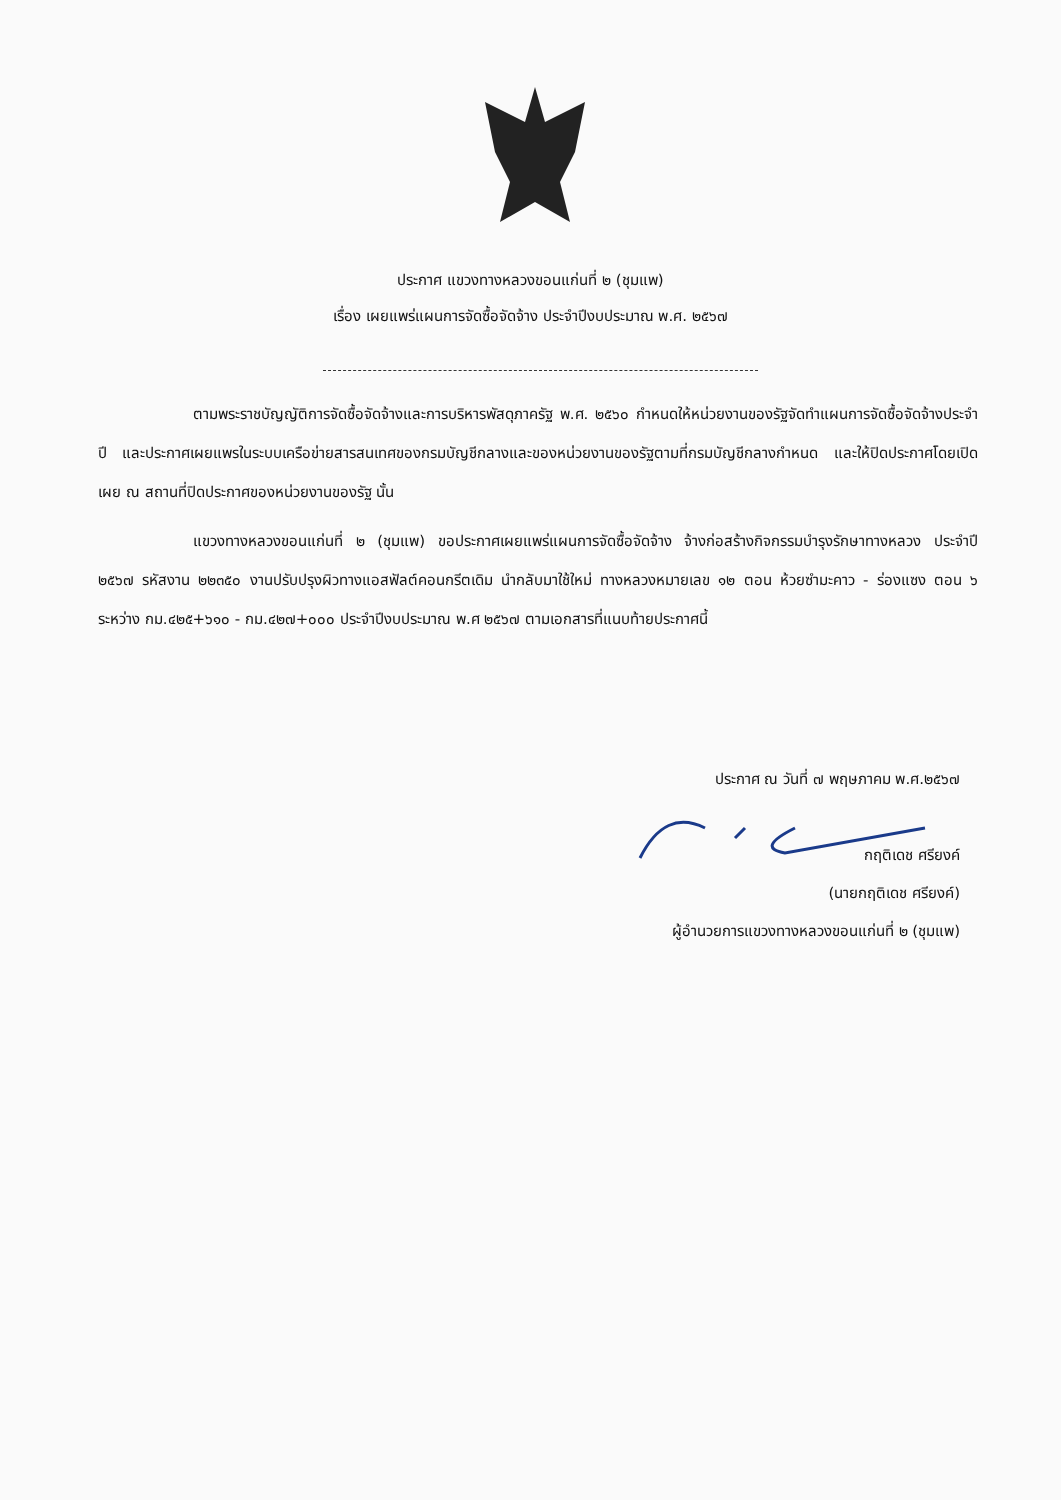ประกาศ แขวงทางหลวงขอนแก่นที่ ๒ (ชุมแพ)
เรื่อง เผยแพร่แผนการจัดซื้อจัดจ้าง ประจำปีงบประมาณ พ.ศ. ๒๕๖๗
ตามพระราชบัญญัติการจัดซื้อจัดจ้างและการบริหารพัสดุภาครัฐ พ.ศ. ๒๕๖๐ กำหนดให้หน่วยงานของรัฐจัดทำแผนการจัดซื้อจัดจ้างประจำปี และประกาศเผยแพรในระบบเครือข่ายสารสนเทศของกรมบัญชีกลางและของหน่วยงานของรัฐตามที่กรมบัญชีกลางกำหนด และให้ปิดประกาศโดยเปิดเผย ณ สถานที่ปิดประกาศของหน่วยงานของรัฐ นั้น
แขวงทางหลวงขอนแก่นที่ ๒ (ชุมแพ) ขอประกาศเผยแพร่แผนการจัดซื้อจัดจ้าง จ้างก่อสร้างกิจกรรมบำรุงรักษาทางหลวง ประจำปี ๒๕๖๗ รหัสงาน ๒๒๓๕๐ งานปรับปรุงผิวทางแอสฟัลต์คอนกรีตเดิม นำกลับมาใช้ใหม่ ทางหลวงหมายเลข ๑๒ ตอน ห้วยซำมะคาว - ร่องแซง ตอน ๖ ระหว่าง กม.๔๒๕+๖๑๐ - กม.๔๒๗+๐๐๐ ประจำปีงบประมาณ พ.ศ ๒๕๖๗ ตามเอกสารที่แนบท้ายประกาศนี้
ประกาศ ณ วันที่ ๗ พฤษภาคม พ.ศ.๒๕๖๗
กฤติเดช ศรียงค์
(นายกฤติเดช ศรียงค์)
ผู้อำนวยการแขวงทางหลวงขอนแก่นที่ ๒ (ชุมแพ)